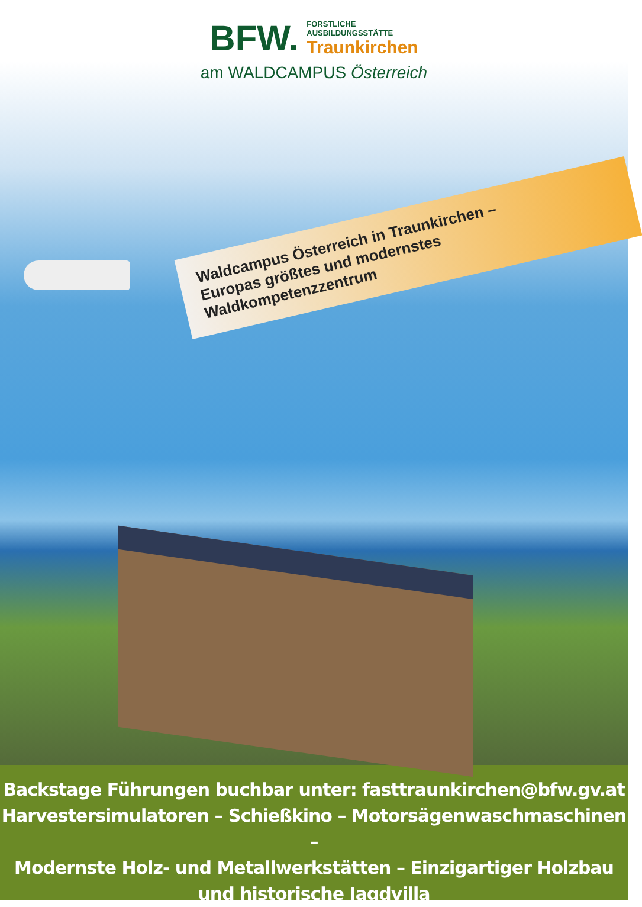BFW.
FORSTLICHE
AUSBILDUNGSSTÄTTE
Traunkirchen
am WALDCAMPUS Österreich
Waldcampus Österreich in Traunkirchen –
Europas größtes und modernstes Waldkompetenzzentrum
Backstage Führungen buchbar unter: fasttraunkirchen@bfw.gv.at
Harvestersimulatoren – Schießkino – Motorsägenwaschmaschinen –
Modernste Holz- und Metallwerkstätten – Einzigartiger Holzbau und historische Jagdvilla